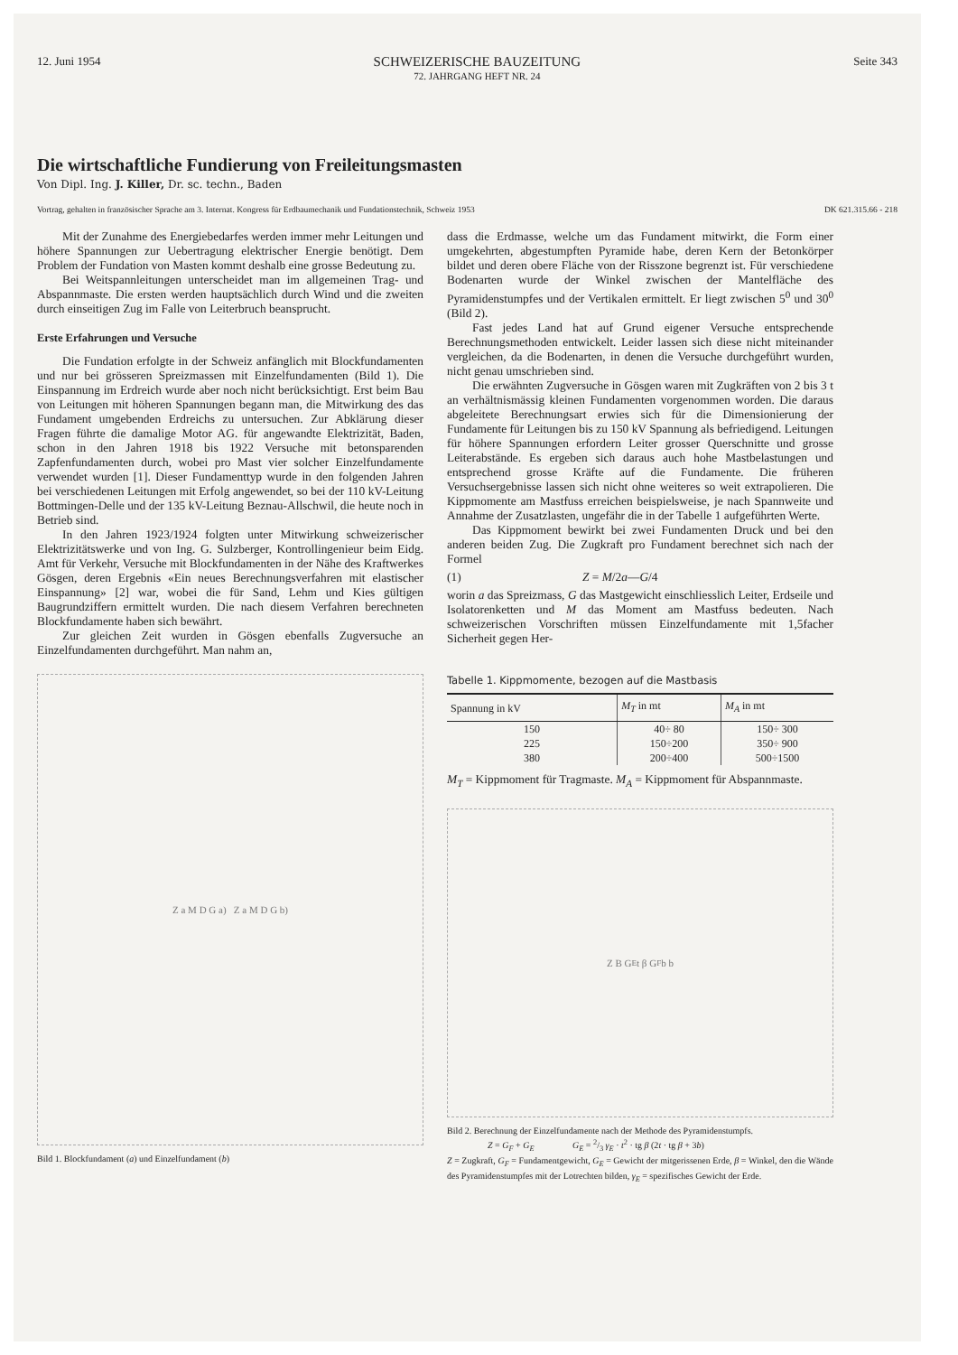12. Juni 1954 SCHWEIZERISCHE BAUZEITUNG
72. JAHRGANG HEFT NR. 24 Seite 343
Die wirtschaftliche Fundierung von Freileitungsmasten
Von Dipl. Ing. J. Killer, Dr. sc. techn., Baden
Vortrag, gehalten in französischer Sprache am 3. Internat. Kongress für Erdbaumechanik und Fundationstechnik, Schweiz 1953 DK 621.315.66 - 218
Mit der Zunahme des Energiebedarfes werden immer mehr Leitungen und höhere Spannungen zur Uebertragung elektrischer Energie benötigt. Dem Problem der Fundation von Masten kommt deshalb eine grosse Bedeutung zu.
Bei Weitspannleitungen unterscheidet man im allgemeinen Trag- und Abspannmaste. Die ersten werden hauptsächlich durch Wind und die zweiten durch einseitigen Zug im Falle von Leiterbruch beansprucht.
Erste Erfahrungen und Versuche
Die Fundation erfolgte in der Schweiz anfänglich mit Blockfundamenten und nur bei grösseren Spreizmassen mit Einzelfundamenten (Bild 1). Die Einspannung im Erdreich wurde aber noch nicht berücksichtigt. Erst beim Bau von Leitungen mit höheren Spannungen begann man, die Mitwirkung des das Fundament umgebenden Erdreichs zu untersuchen. Zur Abklärung dieser Fragen führte die damalige Motor AG. für angewandte Elektrizität, Baden, schon in den Jahren 1918 bis 1922 Versuche mit betonsparenden Zapfenfundamenten durch, wobei pro Mast vier solcher Einzelfundamente verwendet wurden [1]. Dieser Fundamenttyp wurde in den folgenden Jahren bei verschiedenen Leitungen mit Erfolg angewendet, so bei der 110 kV-Leitung Bottmingen-Delle und der 135 kV-Leitung Beznau-Allschwil, die heute noch in Betrieb sind.
In den Jahren 1923/1924 folgten unter Mitwirkung schweizerischer Elektrizitätswerke und von Ing. G. Sulzberger, Kontrollingenieur beim Eidg. Amt für Verkehr, Versuche mit Blockfundamenten in der Nähe des Kraftwerkes Gösgen, deren Ergebnis «Ein neues Berechnungsverfahren mit elastischer Einspannung» [2] war, wobei die für Sand, Lehm und Kies gültigen Baugrundziffern ermittelt wurden. Die nach diesem Verfahren berechneten Blockfundamente haben sich bewährt.
Zur gleichen Zeit wurden in Gösgen ebenfalls Zugversuche an Einzelfundamenten durchgeführt. Man nahm an,
Z a M D G a) Z a M D G b)
Bild 1. Blockfundament (a) und Einzelfundament (b)
dass die Erdmasse, welche um das Fundament mitwirkt, die Form einer umgekehrten, abgestumpften Pyramide habe, deren Kern der Betonkörper bildet und deren obere Fläche von der Risszone begrenzt ist. Für verschiedene Bodenarten wurde der Winkel zwischen der Mantelfläche des Pyramidenstumpfes und der Vertikalen ermittelt. Er liegt zwischen 5<sup>0</sup> und 30<sup>0</sup> (Bild 2).
Fast jedes Land hat auf Grund eigener Versuche entsprechende Berechnungsmethoden entwickelt. Leider lassen sich diese nicht miteinander vergleichen, da die Bodenarten, in denen die Versuche durchgeführt wurden, nicht genau umschrieben sind.
Die erwähnten Zugversuche in Gösgen waren mit Zugkräften von 2 bis 3 t an verhältnismässig kleinen Fundamenten vorgenommen worden. Die daraus abgeleitete Berechnungsart erwies sich für die Dimensionierung der Fundamente für Leitungen bis zu 150 kV Spannung als befriedigend. Leitungen für höhere Spannungen erfordern Leiter grosser Querschnitte und grosse Leiterabstände. Es ergeben sich daraus auch hohe Mastbelastungen und entsprechend grosse Kräfte auf die Fundamente. Die früheren Versuchsergebnisse lassen sich nicht ohne weiteres so weit extrapolieren. Die Kippmomente am Mastfuss erreichen beispielsweise, je nach Spannweite und Annahme der Zusatzlasten, ungefähr die in der Tabelle 1 aufgeführten Werte.
Das Kippmoment bewirkt bei zwei Fundamenten Druck und bei den anderen beiden Zug. Die Zugkraft pro Fundament berechnet sich nach der Formel
(1) Z = M /2 a — G /4
worin a das Spreizmass, G das Mastgewicht einschliesslich Leiter, Erdseile und Isolatorenketten und M das Moment am Mastfuss bedeuten. Nach schweizerischen Vorschriften müssen Einzelfundamente mit 1,5facher Sicherheit gegen Her-
Tabelle 1. Kippmomente, bezogen auf die Mastbasis
| Spannung in kV | M<sub>T</sub> in mt | M<sub>A</sub> in mt |
| --- | --- | --- |
| 150 | 40÷ 80 | 150÷ 300 |
| 225 | 150÷200 | 350÷ 900 |
| 380 | 200÷400 | 500÷1500 |
M<sub>T</sub> = Kippmoment für Tragmaste. M<sub>A</sub> = Kippmoment für Abspannmaste.
Z B G<sub>E</sub> t β G<sub>F</sub> b b
Bild 2. Berechnung der Einzelfundamente nach der Methode des Pyramidenstumpfs.
Z = G<sub>F</sub> + G<sub>E</sub> G<sub>E</sub> = 2/3 γ<sub>E</sub> · t<sup>2</sup> · tg β (2t · tg β + 3b)
Z = Zugkraft, G<sub>F</sub> = Fundamentgewicht, G<sub>E</sub> = Gewicht der mitgerissenen Erde, β = Winkel, den die Wände des Pyramidenstumpfes mit der Lotrechten bilden, γ<sub>E</sub> = spezifisches Gewicht der Erde.